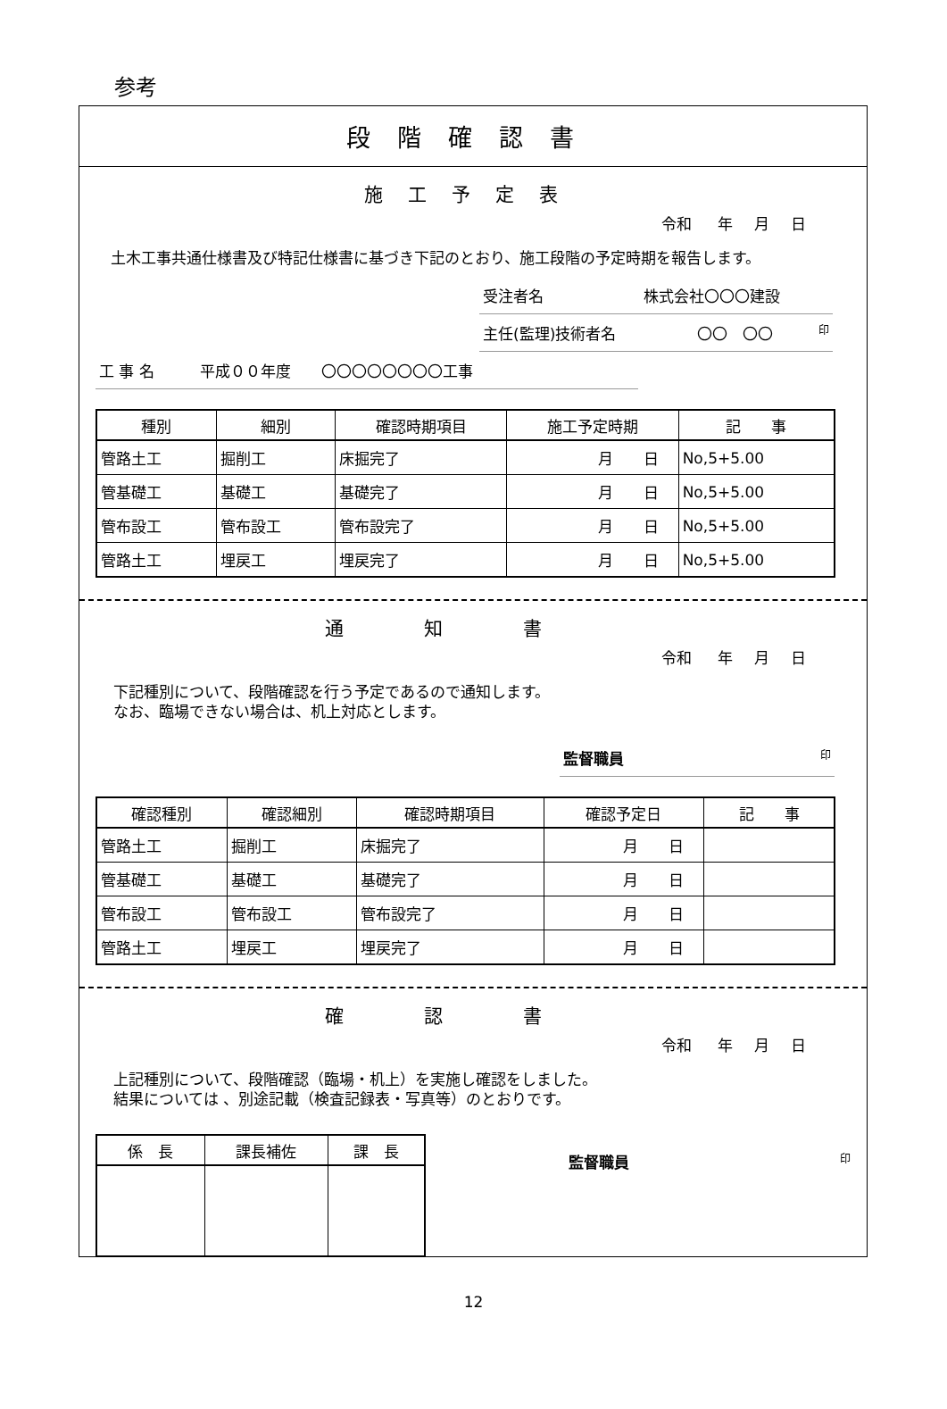参考
段階確認書
施工予定表
令和 年 月 日
　土木工事共通仕様書及び特記仕様書に基づき下記のとおり、施工段階の予定時期を報告します。
受注者名 株式会社〇〇〇建設
主任(監理)技術者名 〇〇　〇〇 印
工 事 名　　　平成００年度　　〇〇〇〇〇〇〇〇工事
| 種別 | 細別 | 確認時期項目 | 施工予定時期 | 記 事 |
| --- | --- | --- | --- | --- |
| 管路土工 | 掘削工 | 床掘完了 | 月 日 | No,5+5.00 |
| 管基礎工 | 基礎工 | 基礎完了 | 月 日 | No,5+5.00 |
| 管布設工 | 管布設工 | 管布設完了 | 月 日 | No,5+5.00 |
| 管路土工 | 埋戻工 | 埋戻完了 | 月 日 | No,5+5.00 |
通知書
令和 年 月 日
下記種別について、段階確認を行う予定であるので通知します。
なお、臨場できない場合は、机上対応とします。
監督職員 印
| 確認種別 | 確認細別 | 確認時期項目 | 確認予定日 | 記 事 |
| --- | --- | --- | --- | --- |
| 管路土工 | 掘削工 | 床掘完了 | 月 日 | |
| 管基礎工 | 基礎工 | 基礎完了 | 月 日 | |
| 管布設工 | 管布設工 | 管布設完了 | 月 日 | |
| 管路土工 | 埋戻工 | 埋戻完了 | 月 日 | |
確認書
令和 年 月 日
上記種別について、段階確認（臨場・机上）を実施し確認をしました。
結果については 、別途記載（検査記録表・写真等）のとおりです。
| 係 長 | 課長補佐 | 課 長 |
| --- | --- | --- |
監督職員 印
12